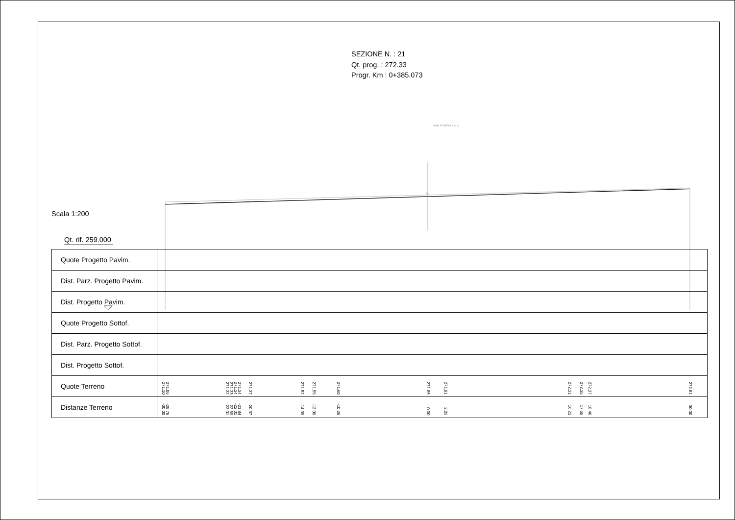SEZIONE N. : 21
Qt. prog. : 272.33
Progr. Km : 0+385.073
VIAB. PODERALE n° 3
Scala 1:200
Qt. rif. 259.000
| Quote Progetto Pavim. | |
| Dist. Parz. Progetto Pavim. | |
| Dist. Progetto Pavim. | |
| Quote Progetto Sottof. | |
| Dist. Parz. Progetto Sottof. | |
| Dist. Progetto Sottof. | |
| Quote Terreno | 271.10 271.06 271.32 271.33 271.34 271.34 271.37 271.52 271.55 271.60 271.86 271.91 272.31 272.35 272.37 272.81 |
| Distanze Terreno | -30.00 -29.76 -23.01 -22.69 -22.01 -21.84 -20.37 -14.39 -13.09 -10.26 0.00 2.03 16.23 17.55 18.46 30.00 |